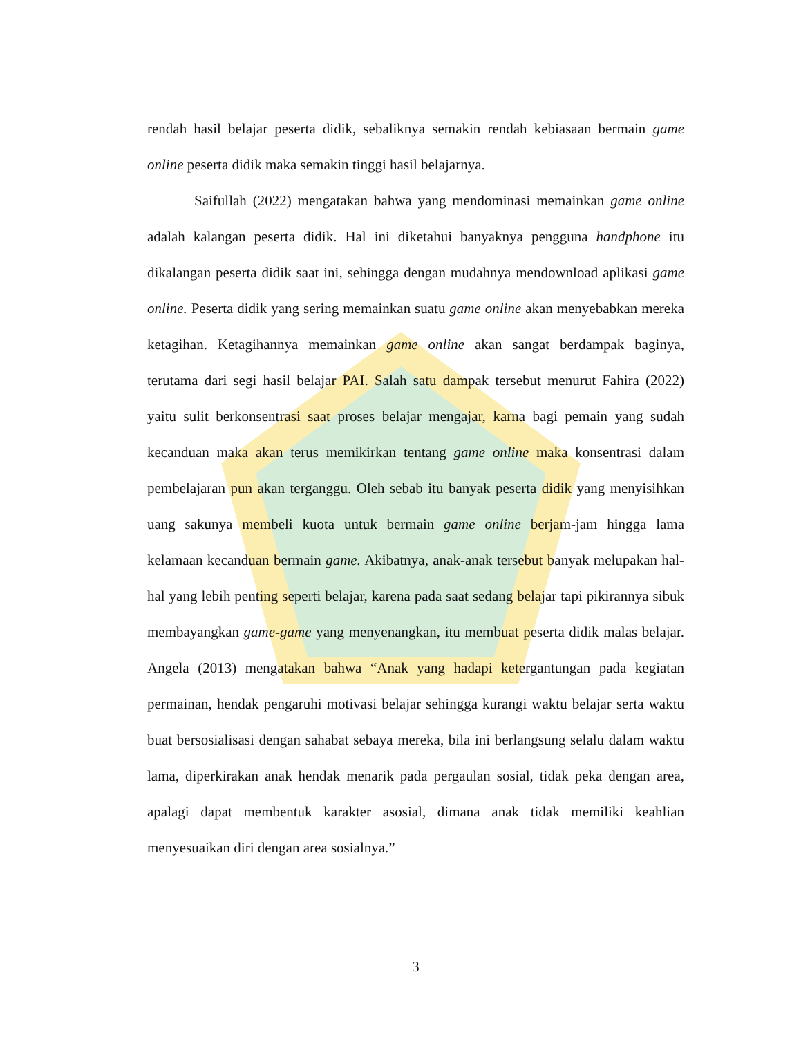rendah hasil belajar peserta didik, sebaliknya semakin rendah kebiasaan bermain game online peserta didik maka semakin tinggi hasil belajarnya.
Saifullah (2022) mengatakan bahwa yang mendominasi memainkan game online adalah kalangan peserta didik. Hal ini diketahui banyaknya pengguna handphone itu dikalangan peserta didik saat ini, sehingga dengan mudahnya mendownload aplikasi game online. Peserta didik yang sering memainkan suatu game online akan menyebabkan mereka ketagihan. Ketagihannya memainkan game online akan sangat berdampak baginya, terutama dari segi hasil belajar PAI. Salah satu dampak tersebut menurut Fahira (2022) yaitu sulit berkonsentrasi saat proses belajar mengajar, karna bagi pemain yang sudah kecanduan maka akan terus memikirkan tentang game online maka konsentrasi dalam pembelajaran pun akan terganggu. Oleh sebab itu banyak peserta didik yang menyisihkan uang sakunya membeli kuota untuk bermain game online berjam-jam hingga lama kelamaan kecanduan bermain game. Akibatnya, anak-anak tersebut banyak melupakan hal-hal yang lebih penting seperti belajar, karena pada saat sedang belajar tapi pikirannya sibuk membayangkan game-game yang menyenangkan, itu membuat peserta didik malas belajar. Angela (2013) mengatakan bahwa “Anak yang hadapi ketergantungan pada kegiatan permainan, hendak pengaruhi motivasi belajar sehingga kurangi waktu belajar serta waktu buat bersosialisasi dengan sahabat sebaya mereka, bila ini berlangsung selalu dalam waktu lama, diperkirakan anak hendak menarik pada pergaulan sosial, tidak peka dengan area, apalagi dapat membentuk karakter asosial, dimana anak tidak memiliki keahlian menyesuaikan diri dengan area sosialnya.”
3